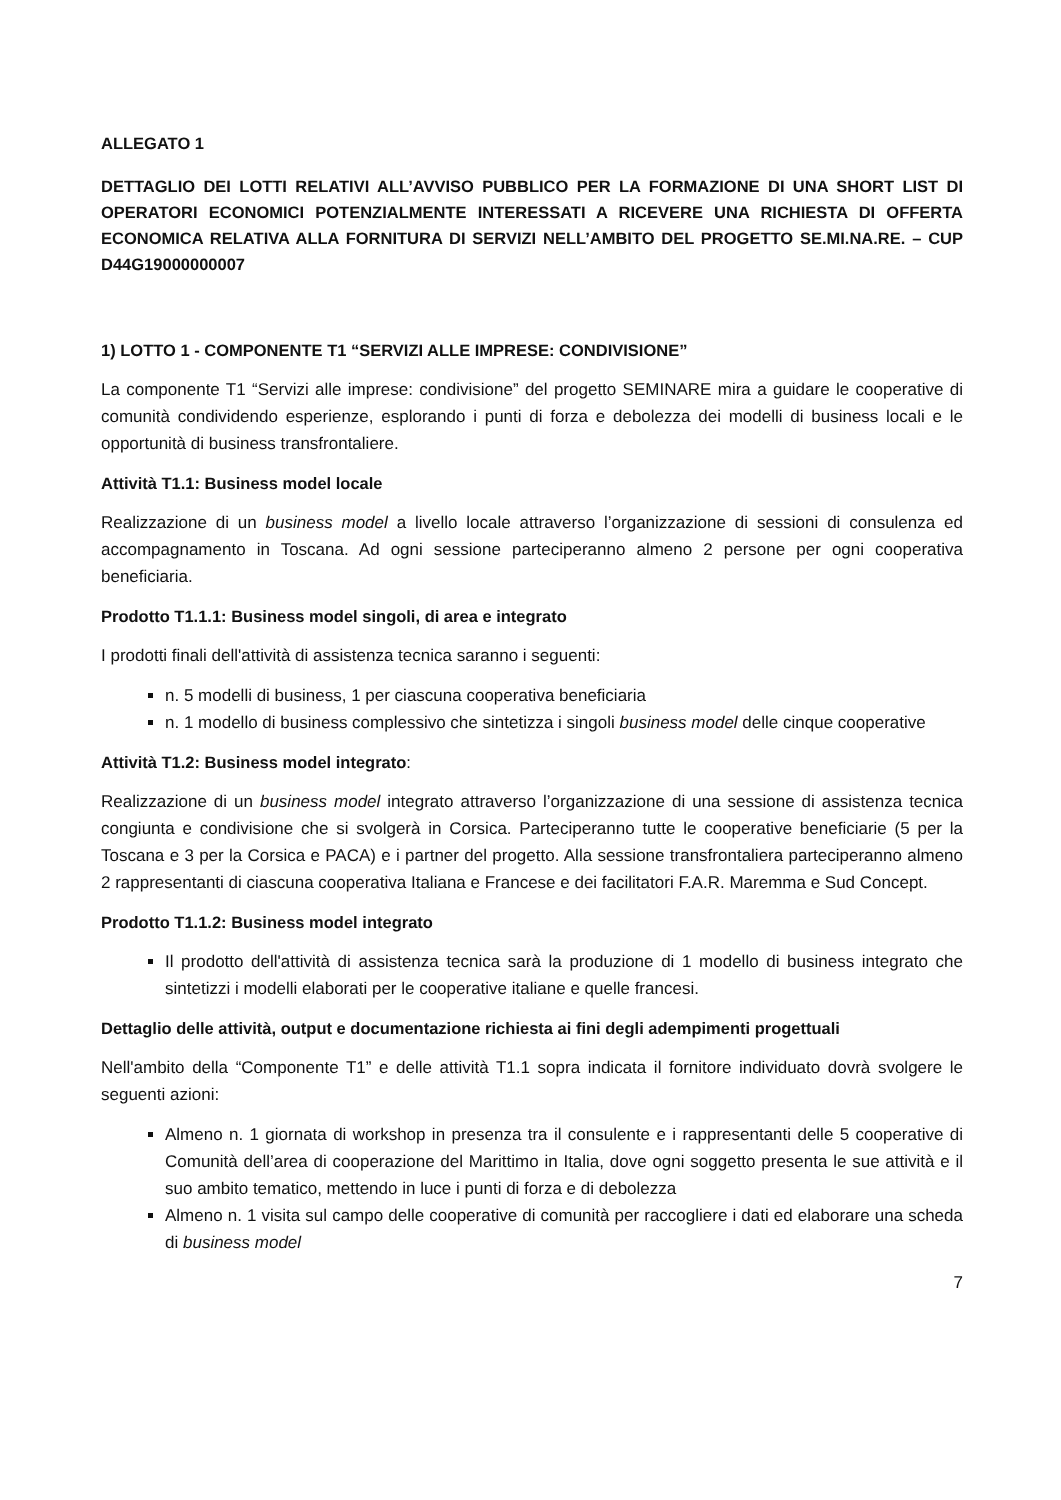ALLEGATO 1
DETTAGLIO DEI LOTTI RELATIVI ALL’AVVISO PUBBLICO PER LA FORMAZIONE DI UNA SHORT LIST DI OPERATORI ECONOMICI POTENZIALMENTE INTERESSATI A RICEVERE UNA RICHIESTA DI OFFERTA ECONOMICA RELATIVA ALLA FORNITURA DI SERVIZI NELL’AMBITO DEL PROGETTO SE.MI.NA.RE. – CUP D44G19000000007
1) LOTTO 1 - COMPONENTE T1 “SERVIZI ALLE IMPRESE: CONDIVISIONE”
La componente T1 “Servizi alle imprese: condivisione” del progetto SEMINARE mira a guidare le cooperative di comunità condividendo esperienze, esplorando i punti di forza e debolezza dei modelli di business locali e le opportunità di business transfrontaliere.
Attività T1.1: Business model locale
Realizzazione di un business model a livello locale attraverso l’organizzazione di sessioni di consulenza ed accompagnamento in Toscana. Ad ogni sessione parteciperanno almeno 2 persone per ogni cooperativa beneficiaria.
Prodotto T1.1.1: Business model singoli, di area e integrato
I prodotti finali dell'attività di assistenza tecnica saranno i seguenti:
n. 5 modelli di business, 1 per ciascuna cooperativa beneficiaria
n. 1 modello di business complessivo che sintetizza i singoli business model delle cinque cooperative
Attività T1.2: Business model integrato:
Realizzazione di un business model integrato attraverso l’organizzazione di una sessione di assistenza tecnica congiunta e condivisione che si svolgerà in Corsica. Parteciperanno tutte le cooperative beneficiarie (5 per la Toscana e 3 per la Corsica e PACA) e i partner del progetto. Alla sessione transfrontaliera parteciperanno almeno 2 rappresentanti di ciascuna cooperativa Italiana e Francese e dei facilitatori F.A.R. Maremma e Sud Concept.
Prodotto T1.1.2: Business model integrato
Il prodotto dell'attività di assistenza tecnica sarà la produzione di 1 modello di business integrato che sintetizzi i modelli elaborati per le cooperative italiane e quelle francesi.
Dettaglio delle attività, output e documentazione richiesta ai fini degli adempimenti progettuali
Nell'ambito della “Componente T1” e delle attività T1.1 sopra indicata il fornitore individuato dovrà svolgere le seguenti azioni:
Almeno n. 1 giornata di workshop in presenza tra il consulente e i rappresentanti delle 5 cooperative di Comunità dell’area di cooperazione del Marittimo in Italia, dove ogni soggetto presenta le sue attività e il suo ambito tematico, mettendo in luce i punti di forza e di debolezza
Almeno n. 1 visita sul campo delle cooperative di comunità per raccogliere i dati ed elaborare una scheda di business model
7